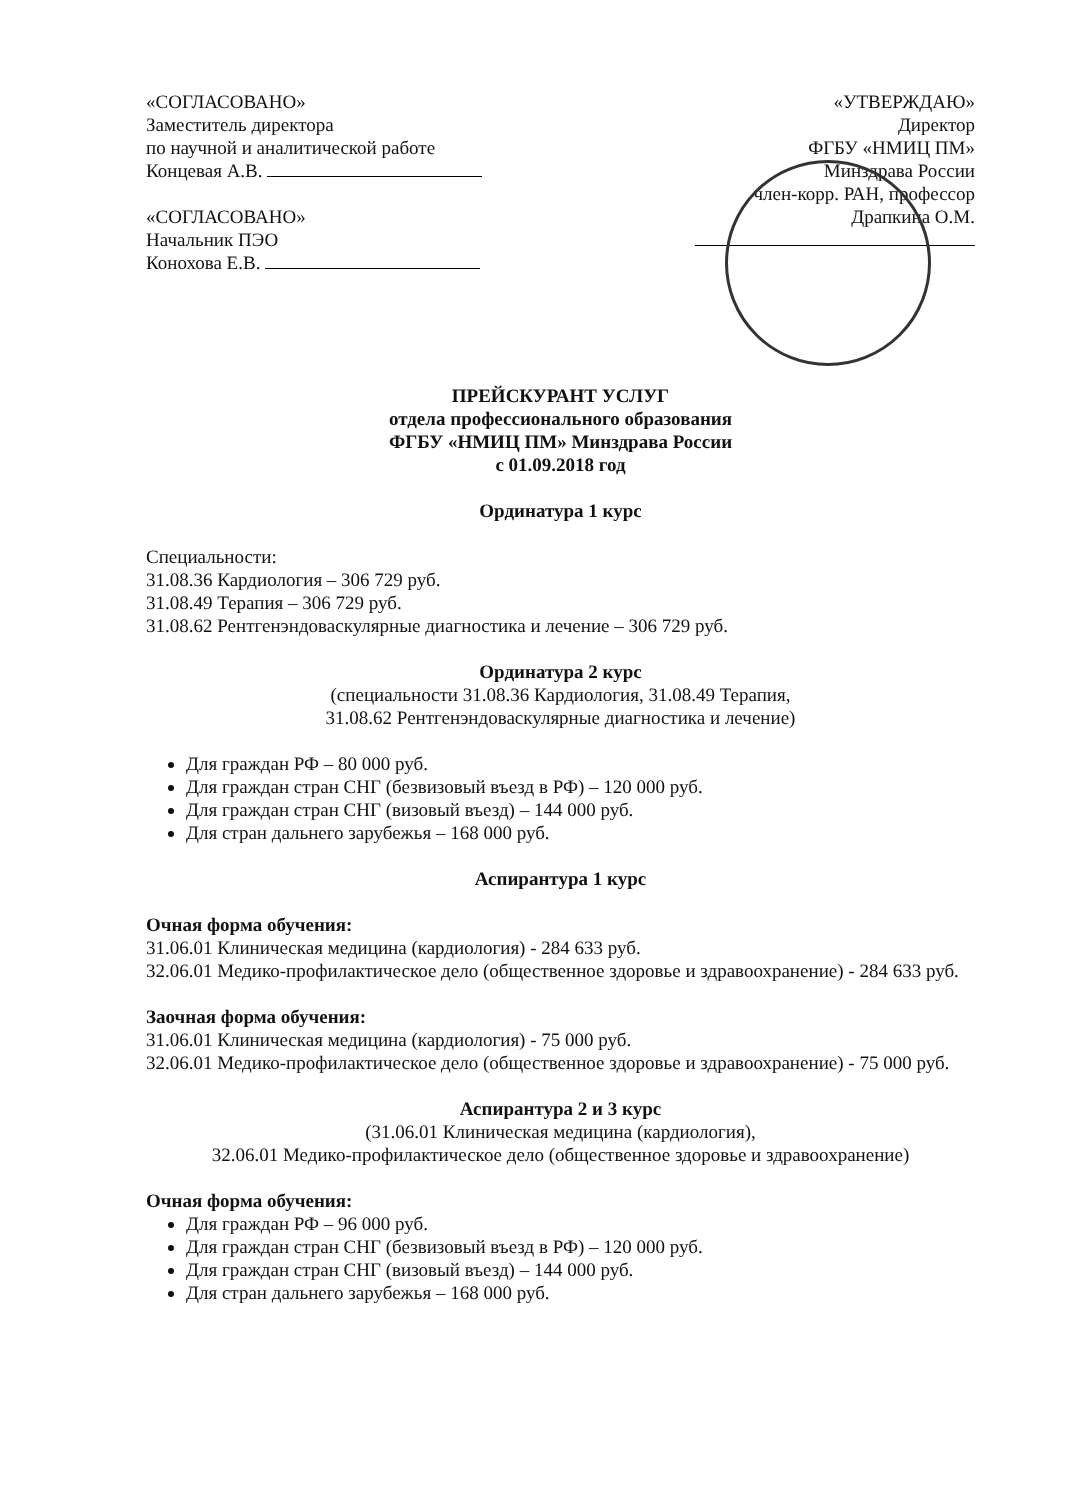«СОГЛАСОВАНО»
Заместитель директора
по научной и аналитической работе
Концевая А.В.
«СОГЛАСОВАНО»
Начальник ПЭО
Конохова Е.В.
«УТВЕРЖДАЮ»
Директор
ФГБУ «НМИЦ ПМ»
Минздрава России
член-корр. РАН, профессор
Драпкина О.М.
ПРЕЙСКУРАНТ УСЛУГ
отдела профессионального образования
ФГБУ «НМИЦ ПМ» Минздрава России
с 01.09.2018 год
Ординатура 1 курс
Специальности:
31.08.36 Кардиология – 306 729 руб.
31.08.49 Терапия – 306 729 руб.
31.08.62 Рентгенэндоваскулярные диагностика и лечение – 306 729 руб.
Ординатура 2 курс
(специальности 31.08.36 Кардиология, 31.08.49 Терапия,
31.08.62 Рентгенэндоваскулярные диагностика и лечение)
Для граждан РФ – 80 000 руб.
Для граждан стран СНГ (безвизовый въезд в РФ) – 120 000 руб.
Для граждан стран СНГ (визовый въезд) – 144 000 руб.
Для стран дальнего зарубежья – 168 000 руб.
Аспирантура 1 курс
Очная форма обучения:
31.06.01 Клиническая медицина (кардиология) - 284 633 руб.
32.06.01 Медико-профилактическое дело (общественное здоровье и здравоохранение) - 284 633 руб.
Заочная форма обучения:
31.06.01 Клиническая медицина (кардиология) - 75 000 руб.
32.06.01 Медико-профилактическое дело (общественное здоровье и здравоохранение) - 75 000 руб.
Аспирантура 2 и 3 курс
(31.06.01 Клиническая медицина (кардиология),
32.06.01 Медико-профилактическое дело (общественное здоровье и здравоохранение)
Очная форма обучения:
Для граждан РФ – 96 000 руб.
Для граждан стран СНГ (безвизовый въезд в РФ) – 120 000 руб.
Для граждан стран СНГ (визовый въезд) – 144 000 руб.
Для стран дальнего зарубежья – 168 000 руб.